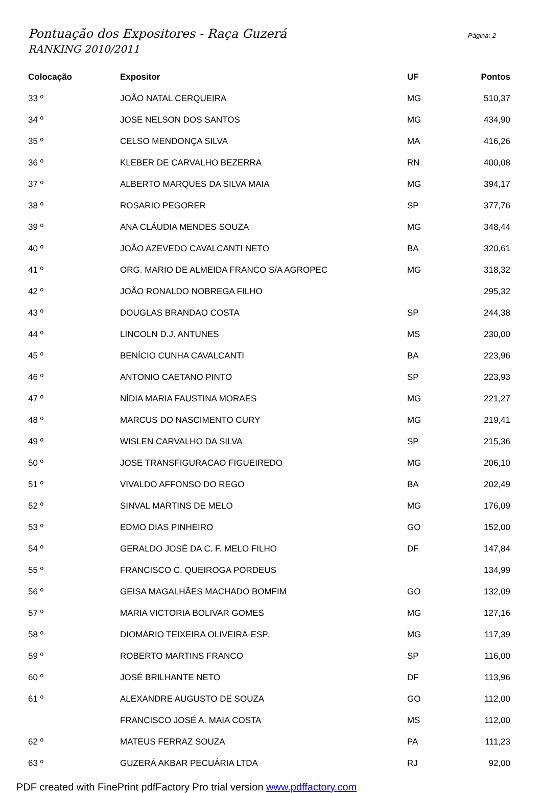Pontuação dos Expositores - Raça Guzerá
RANKING 2010/2011
Página: 2
| Colocação | Expositor | UF | Pontos |
| --- | --- | --- | --- |
| 33 º | JOÃO NATAL CERQUEIRA | MG | 510,37 |
| 34 º | JOSE NELSON DOS SANTOS | MG | 434,90 |
| 35 º | CELSO MENDONÇA SILVA | MA | 416,26 |
| 36 º | KLEBER DE CARVALHO BEZERRA | RN | 400,08 |
| 37 º | ALBERTO MARQUES DA SILVA MAIA | MG | 394,17 |
| 38 º | ROSARIO PEGORER | SP | 377,76 |
| 39 º | ANA CLÁUDIA MENDES SOUZA | MG | 348,44 |
| 40 º | JOÃO AZEVEDO CAVALCANTI NETO | BA | 320,61 |
| 41 º | ORG. MARIO DE ALMEIDA FRANCO S/A AGROPEC | MG | 318,32 |
| 42 º | JOÃO RONALDO NOBREGA FILHO | | 295,32 |
| 43 º | DOUGLAS BRANDAO COSTA | SP | 244,38 |
| 44 º | LINCOLN D.J. ANTUNES | MS | 230,00 |
| 45 º | BENÍCIO CUNHA CAVALCANTI | BA | 223,96 |
| 46 º | ANTONIO CAETANO PINTO | SP | 223,93 |
| 47 º | NÍDIA MARIA FAUSTINA MORAES | MG | 221,27 |
| 48 º | MARCUS DO NASCIMENTO CURY | MG | 219,41 |
| 49 º | WISLEN CARVALHO DA SILVA | SP | 215,36 |
| 50 º | JOSE TRANSFIGURACAO FIGUEIREDO | MG | 206,10 |
| 51 º | VIVALDO AFFONSO DO REGO | BA | 202,49 |
| 52 º | SINVAL MARTINS DE MELO | MG | 176,09 |
| 53 º | EDMO DIAS PINHEIRO | GO | 152,00 |
| 54 º | GERALDO JOSÉ DA C. F. MELO FILHO | DF | 147,84 |
| 55 º | FRANCISCO C. QUEIROGA PORDEUS | | 134,99 |
| 56 º | GEISA MAGALHÃES MACHADO BOMFIM | GO | 132,09 |
| 57 º | MARIA VICTORIA BOLIVAR GOMES | MG | 127,16 |
| 58 º | DIOMÁRIO TEIXEIRA OLIVEIRA-ESP. | MG | 117,39 |
| 59 º | ROBERTO MARTINS FRANCO | SP | 116,00 |
| 60 º | JOSÉ BRILHANTE NETO | DF | 113,96 |
| 61 º | ALEXANDRE AUGUSTO DE SOUZA | GO | 112,00 |
| | FRANCISCO JOSÉ A. MAIA COSTA | MS | 112,00 |
| 62 º | MATEUS FERRAZ SOUZA | PA | 111,23 |
| 63 º | GUZERÁ AKBAR PECUÁRIA LTDA | RJ | 92,00 |
PDF created with FinePrint pdfFactory Pro trial version www.pdffactory.com